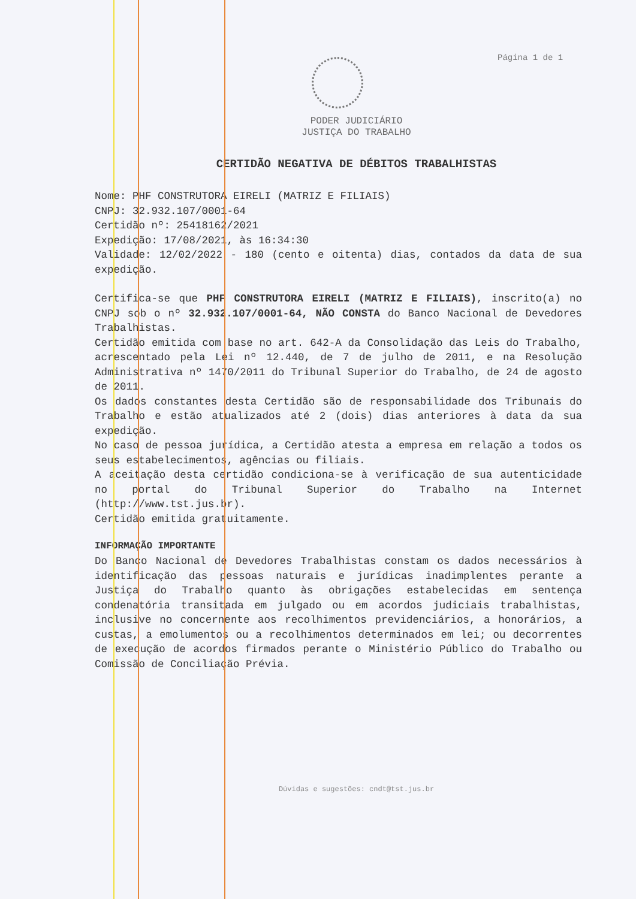Página 1 de 1
PODER JUDICIÁRIO
JUSTIÇA DO TRABALHO
CERTIDÃO NEGATIVA DE DÉBITOS TRABALHISTAS
Nome: PHF CONSTRUTORA EIRELI (MATRIZ E FILIAIS)
CNPJ: 32.932.107/0001-64
Certidão nº: 25418162/2021
Expedição: 17/08/2021, às 16:34:30
Validade: 12/02/2022 - 180 (cento e oitenta) dias, contados da data de sua expedição.
Certifica-se que PHF CONSTRUTORA EIRELI (MATRIZ E FILIAIS), inscrito(a) no CNPJ sob o nº 32.932.107/0001-64, NÃO CONSTA do Banco Nacional de Devedores Trabalhistas.
Certidão emitida com base no art. 642-A da Consolidação das Leis do Trabalho, acrescentado pela Lei nº 12.440, de 7 de julho de 2011, e na Resolução Administrativa nº 1470/2011 do Tribunal Superior do Trabalho, de 24 de agosto de 2011.
Os dados constantes desta Certidão são de responsabilidade dos Tribunais do Trabalho e estão atualizados até 2 (dois) dias anteriores à data da sua expedição.
No caso de pessoa jurídica, a Certidão atesta a empresa em relação a todos os seus estabelecimentos, agências ou filiais.
A aceitação desta certidão condiciona-se à verificação de sua autenticidade no portal do Tribunal Superior do Trabalho na Internet (http://www.tst.jus.br).
Certidão emitida gratuitamente.
INFORMAÇÃO IMPORTANTE
Do Banco Nacional de Devedores Trabalhistas constam os dados necessários à identificação das pessoas naturais e jurídicas inadimplentes perante a Justiça do Trabalho quanto às obrigações estabelecidas em sentença condenatória transitada em julgado ou em acordos judiciais trabalhistas, inclusive no concernente aos recolhimentos previdenciários, a honorários, a custas, a emolumentos ou a recolhimentos determinados em lei; ou decorrentes de execução de acordos firmados perante o Ministério Público do Trabalho ou Comissão de Conciliação Prévia.
Dúvidas e sugestões: cndt@tst.jus.br